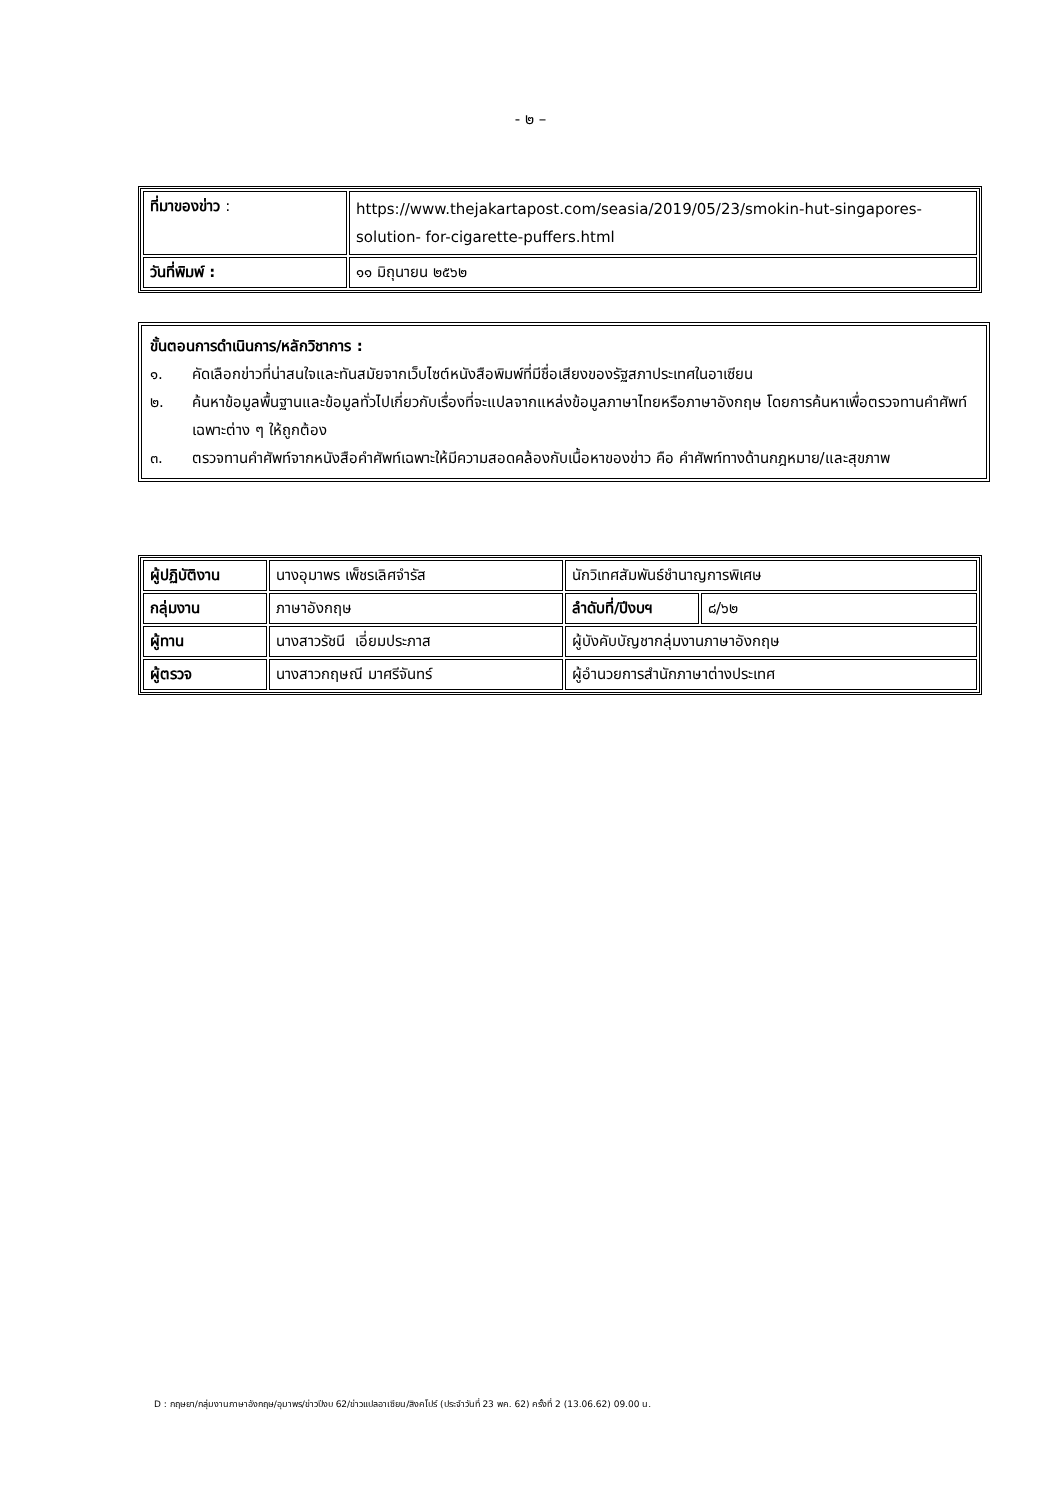- ๒ –
| ที่มาของข่าว : | https://www.thejakartapost.com/seasia/2019/05/23/smokin-hut-singapores-solution- for-cigarette-puffers.html |
| วันที่พิมพ์ : | ๑๑ มิถุนายน ๒๕๖๒ |
ขั้นตอนการดำเนินการ/หลักวิชาการ :
๑. คัดเลือกข่าวที่น่าสนใจและทันสมัยจากเว็บไซต์หนังสือพิมพ์ที่มีชื่อเสียงของรัฐสภาประเทศในอาเซียน
๒. ค้นหาข้อมูลพื้นฐานและข้อมูลทั่วไปเกี่ยวกับเรื่องที่จะแปลจากแหล่งข้อมูลภาษาไทยหรือภาษาอังกฤษ โดยการค้นหาเพื่อตรวจทานคำศัพท์เฉพาะต่าง ๆ ให้ถูกต้อง
๓. ตรวจทานคำศัพท์จากหนังสือคำศัพท์เฉพาะให้มีความสอดคล้องกับเนื้อหาของข่าว คือ คำศัพท์ทางด้านกฎหมาย/และสุขภาพ
| ผู้ปฏิบัติงาน | นางอุมาพร เพ็ชรเลิศจำรัส | นักวิเทศสัมพันธ์ชำนาญการพิเศษ | |
| กลุ่มงาน | ภาษาอังกฤษ | ลำดับที่/ปีงบฯ | ๘/๖๒ |
| ผู้ทาน | นางสาวรัชนี เอี่ยมประภาส | ผู้บังคับบัญชากลุ่มงานภาษาอังกฤษ | |
| ผู้ตรวจ | นางสาวกฤษณี มาศรีจันทร์ | ผู้อำนวยการสำนักภาษาต่างประเทศ | |
D : กฤษยา/กลุ่มงานภาษาอังกฤษ/อุมาพร/ข่าวปีงบ 62/ข่าวแปลอาเซียน/สิงคโปร์ (ประจำวันที่ 23 พค. 62) ครั้งที่ 2 (13.06.62) 09.00 น.